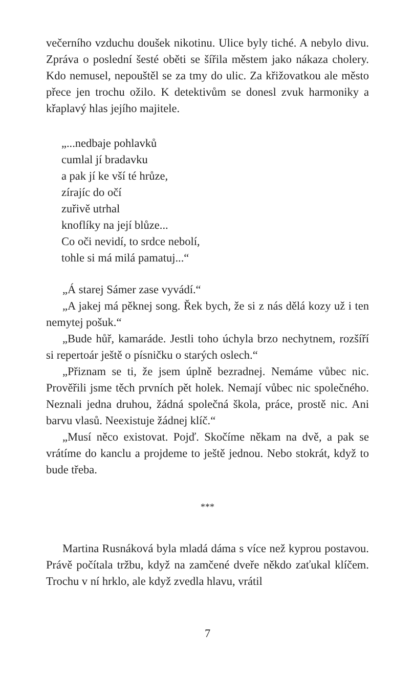večerního vzduchu doušek nikotinu. Ulice byly tiché. A nebylo divu. Zpráva o poslední šesté oběti se šířila městem jako nákaza cholery. Kdo nemusel, nepouštěl se za tmy do ulic. Za křižovatkou ale město přece jen trochu ožilo. K detektivům se donesl zvuk harmoniky a křaplavý hlas jejího majitele.
„...nedbaje pohlavků
cumlal jí bradavku
a pak jí ke vší té hrůze,
zírajíc do očí
zuřivě utrhal
knoflíky na její blůze...
Co oči nevidí, to srdce nebolí,
tohle si má milá pamatuj...“
„Á starej Sámer zase vyvádí.“
„A jakej má pěknej song. Řek bych, že si z nás dělá kozy už i ten nemytej pošuk.“
„Bude hůř, kamaráde. Jestli toho úchyla brzo nechytnem, rozšíří si repertoár ještě o písničku o starých oslech.“
„Přiznam se ti, že jsem úplně bezradnej. Nemáme vůbec nic. Prověřili jsme těch prvních pět holek. Nemají vůbec nic společného. Neznali jedna druhou, žádná společná škola, práce, prostě nic. Ani barvu vlasů. Neexistuje žádnej klíč.“
„Musí něco existovat. Pojď. Skočíme někam na dvě, a pak se vrátíme do kanclu a projdeme to ještě jednou. Nebo stokrát, když to bude třeba.
***
Martina Rusnáková byla mladá dáma s více než kyprou postavou. Právě počítala tržbu, když na zamčené dveře někdo zaťukal klíčem. Trochu v ní hrklo, ale když zvedla hlavu, vrátil
7